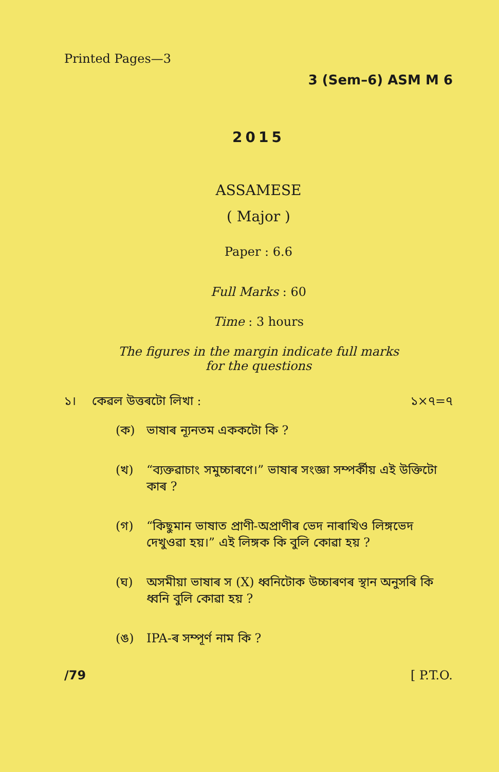Printed Pages—3
3 (Sem–6) ASM M 6
2015
ASSAMESE
( Major )
Paper : 6.6
Full Marks : 60
Time : 3 hours
The figures in the margin indicate full marks
for the questions
১। কেৱল উত্তৰটো লিখা : ১×৭=৭
(ক) ভাষাৰ ন্যূনতম এককটো কি ?
(খ) “ব্যক্তৱাচাং সমুচ্চাৰণে।” ভাষাৰ সংজ্ঞা সম্পৰ্কীয় এই উক্তিটো কাৰ ?
(গ) “কিছুমান ভাষাত প্ৰাণী-অপ্ৰাণীৰ ভেদ নাৰাখিও লিঙ্গভেদ দেখুওৱা হয়।” এই লিঙ্গক কি বুলি কোৱা হয় ?
(ঘ) অসমীয়া ভাষাৰ স (X) ধ্বনিটোক উচ্চাৰণৰ স্থান অনুসৰি কি ধ্বনি বুলি কোৱা হয় ?
(ঙ) IPA-ৰ সম্পূৰ্ণ নাম কি ?
/79 [ P.T.O.